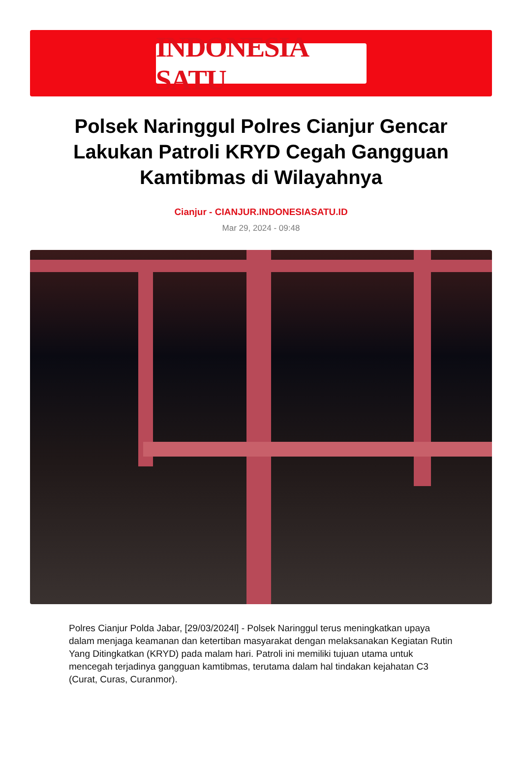INDONESIA SATU
Polsek Naringgul Polres Cianjur Gencar Lakukan Patroli KRYD Cegah Gangguan Kamtibmas di Wilayahnya
Cianjur - CIANJUR.INDONESIASATU.ID
Mar 29, 2024 - 09:48
Polres Cianjur Polda Jabar, [29/03/2024l] - Polsek Naringgul terus meningkatkan upaya dalam menjaga keamanan dan ketertiban masyarakat dengan melaksanakan Kegiatan Rutin Yang Ditingkatkan (KRYD) pada malam hari. Patroli ini memiliki tujuan utama untuk mencegah terjadinya gangguan kamtibmas, terutama dalam hal tindakan kejahatan C3 (Curat, Curas, Curanmor).